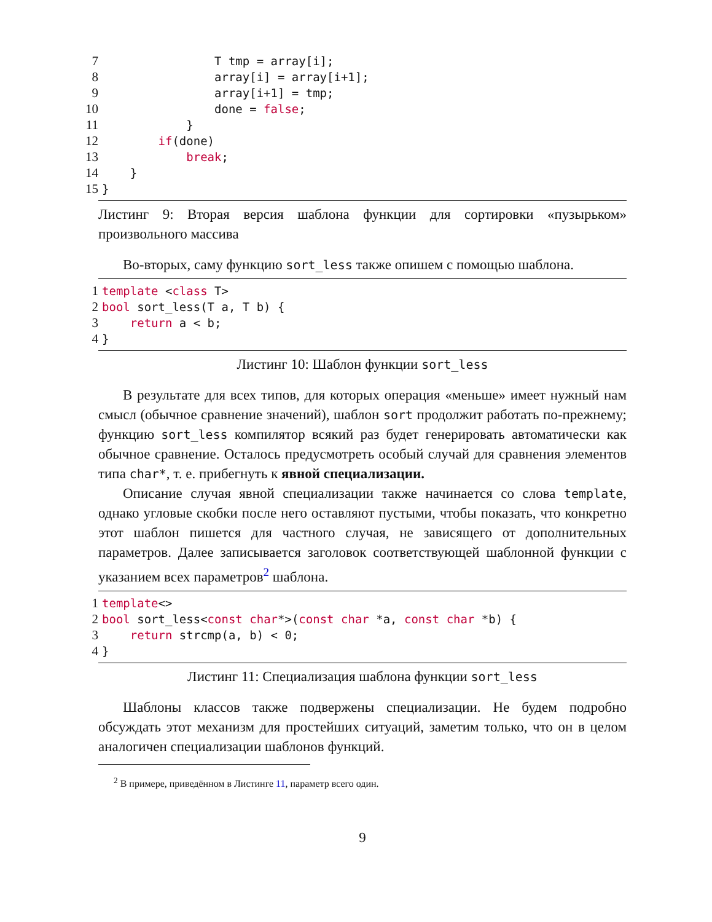7                T tmp = array[i];
8                array[i] = array[i+1];
9                array[i+1] = tmp;
10                done = false;
11            }
12        if(done)
13            break;
14    }
15}
Листинг 9: Вторая версия шаблона функции для сортировки «пузырьком» произвольного массива
Во-вторых, саму функцию sort_less также опишем с помощью шаблона.
1 template <class T>
2 bool sort_less(T a, T b) {
3    return a < b;
4}
Листинг 10: Шаблон функции sort_less
В результате для всех типов, для которых операция «меньше» имеет нужный нам смысл (обычное сравнение значений), шаблон sort продолжит работать по-прежнему; функцию sort_less компилятор всякий раз будет генерировать автоматически как обычное сравнение. Осталось предусмотреть особый случай для сравнения элементов типа char*, т. е. прибегнуть к явной специализации.
Описание случая явной специализации также начинается со слова template, однако угловые скобки после него оставляют пустыми, чтобы показать, что конкретно этот шаблон пишется для частного случая, не зависящего от дополнительных параметров. Далее записывается заголовок соответствующей шаблонной функции с указанием всех параметров<sup>2</sup> шаблона.
1 template<>
2 bool sort_less<const char*>(const char *a, const char *b) {
3    return strcmp(a, b) < 0;
4}
Листинг 11: Специализация шаблона функции sort_less
Шаблоны классов также подвержены специализации. Не будем подробно обсуждать этот механизм для простейших ситуаций, заметим только, что он в целом аналогичен специализации шаблонов функций.
<sup>2</sup> В примере, приведённом в Листинге 11, параметр всего один.
9